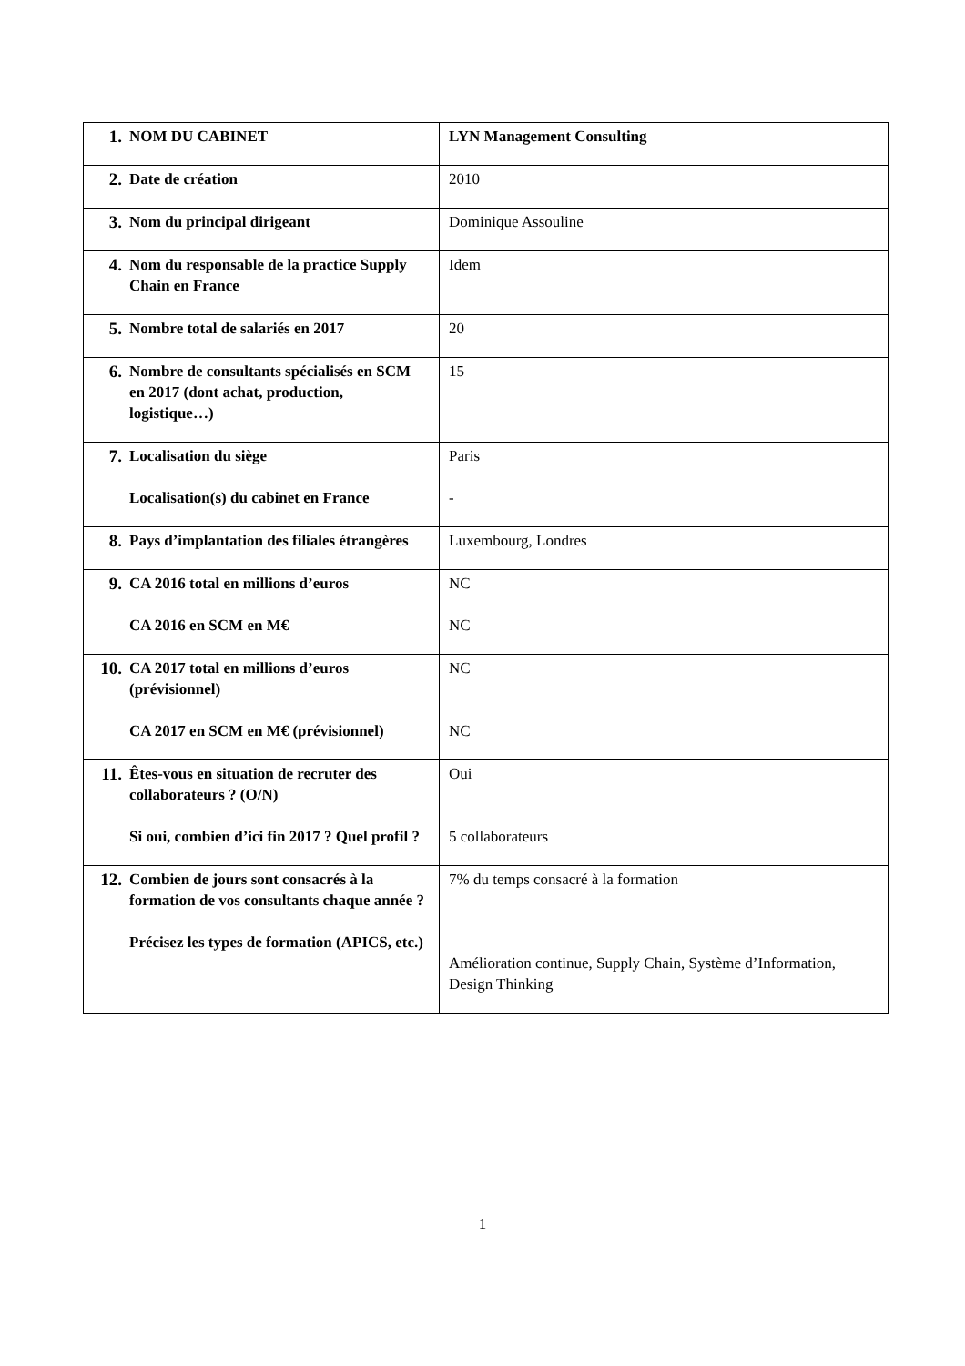| 1. NOM DU CABINET | LYN Management Consulting |
| 2. Date de création | 2010 |
| 3. Nom du principal dirigeant | Dominique Assouline |
| 4. Nom du responsable de la practice Supply Chain en France | Idem |
| 5. Nombre total de salariés en 2017 | 20 |
| 6. Nombre de consultants spécialisés en SCM en 2017 (dont achat, production, logistique…) | 15 |
| 7. Localisation du siège Localisation(s) du cabinet en France | Paris - |
| 8. Pays d’implantation des filiales étrangères | Luxembourg, Londres |
| 9. CA 2016 total en millions d’euros CA 2016 en SCM en M€ | NC NC |
| 10. CA 2017 total en millions d’euros (prévisionnel) CA 2017 en SCM en M€ (prévisionnel) | NC NC |
| 11. Êtes-vous en situation de recruter des collaborateurs ? (O/N) Si oui, combien d’ici fin 2017 ? Quel profil ? | Oui 5 collaborateurs |
| 12. Combien de jours sont consacrés à la formation de vos consultants chaque année ? Précisez les types de formation (APICS, etc.) | 7% du temps consacré à la formation Amélioration continue, Supply Chain, Système d’Information, Design Thinking |
1